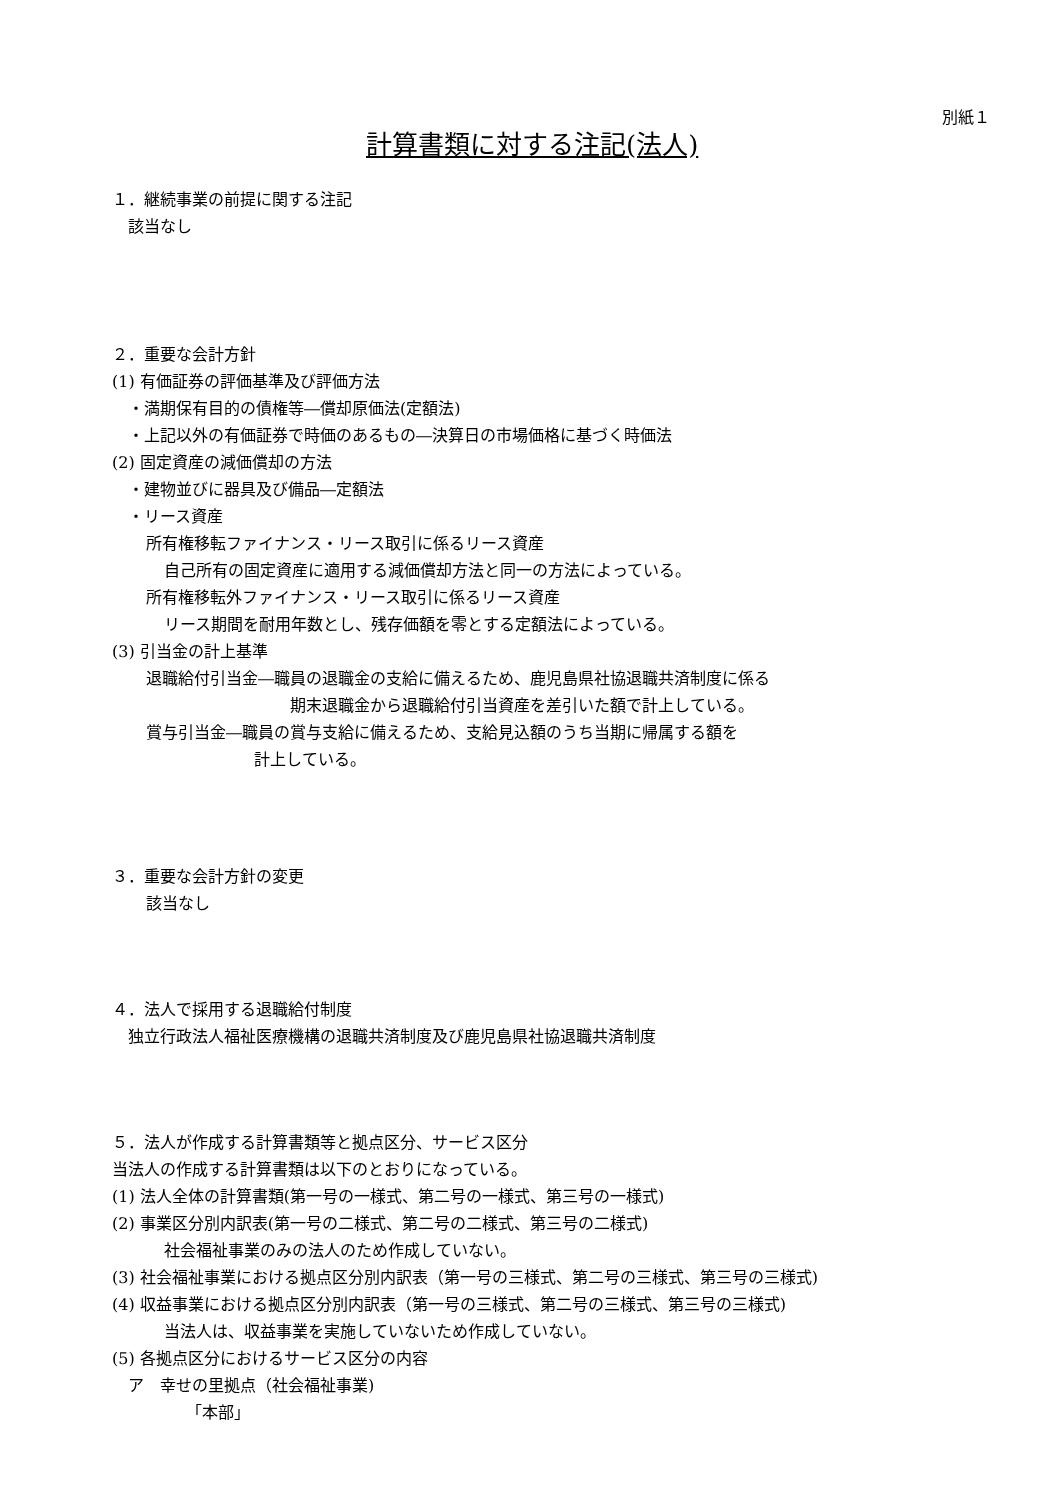別紙１
計算書類に対する注記(法人)
１．継続事業の前提に関する注記
該当なし
２．重要な会計方針
(1) 有価証券の評価基準及び評価方法
・満期保有目的の債権等―償却原価法(定額法)
・上記以外の有価証券で時価のあるもの―決算日の市場価格に基づく時価法
(2) 固定資産の減価償却の方法
・建物並びに器具及び備品―定額法
・リース資産
所有権移転ファイナンス・リース取引に係るリース資産
自己所有の固定資産に適用する減価償却方法と同一の方法によっている。
所有権移転外ファイナンス・リース取引に係るリース資産
リース期間を耐用年数とし、残存価額を零とする定額法によっている。
(3) 引当金の計上基準
退職給付引当金―職員の退職金の支給に備えるため、鹿児島県社協退職共済制度に係る
期末退職金から退職給付引当資産を差引いた額で計上している。
賞与引当金―職員の賞与支給に備えるため、支給見込額のうち当期に帰属する額を
計上している。
３．重要な会計方針の変更
該当なし
４．法人で採用する退職給付制度
独立行政法人福祉医療機構の退職共済制度及び鹿児島県社協退職共済制度
５．法人が作成する計算書類等と拠点区分、サービス区分
当法人の作成する計算書類は以下のとおりになっている。
(1) 法人全体の計算書類(第一号の一様式、第二号の一様式、第三号の一様式)
(2) 事業区分別内訳表(第一号の二様式、第二号の二様式、第三号の二様式)
社会福祉事業のみの法人のため作成していない。
(3) 社会福祉事業における拠点区分別内訳表（第一号の三様式、第二号の三様式、第三号の三様式)
(4) 収益事業における拠点区分別内訳表（第一号の三様式、第二号の三様式、第三号の三様式)
当法人は、収益事業を実施していないため作成していない。
(5) 各拠点区分におけるサービス区分の内容
ア　幸せの里拠点（社会福祉事業)
「本部」